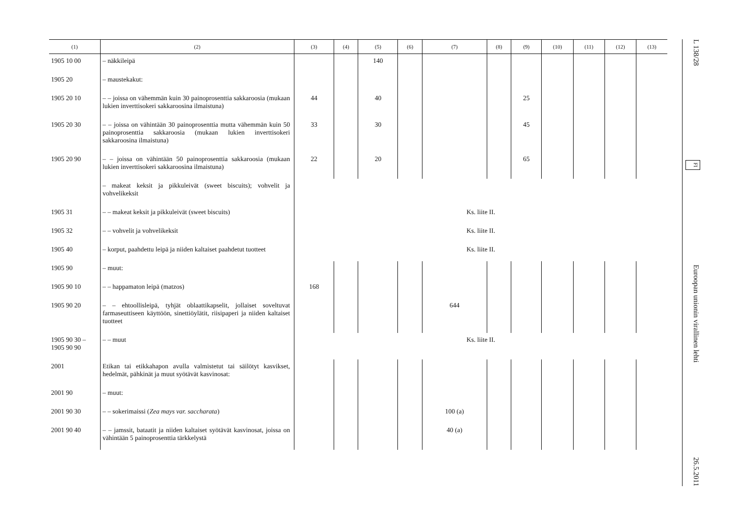| (1) | (2) | (3) | (4) | (5) | (6) | (7) | (8) | (9) | (10) | (11) | (12) | (13) |
| --- | --- | --- | --- | --- | --- | --- | --- | --- | --- | --- | --- | --- |
| 1905 10 00 | – näkkileipä | | | 140 | | | | | | | | |
| 1905 20 | – maustekakut: | | | | | | | | | | | |
| 1905 20 10 | – – joissa on vähemmän kuin 30 painoprosenttia sakkaroosia (mukaan lukien inverttisokeri sakkaroosina ilmaistuna) | 44 | | 40 | | | | 25 | | | | |
| 1905 20 30 | – – joissa on vähintään 30 painoprosenttia mutta vähemmän kuin 50 painoprosenttia sakkaroosia (mukaan lukien inverttisokeri sakkaroosina ilmaistuna) | 33 | | 30 | | | | 45 | | | | |
| 1905 20 90 | – – joissa on vähintään 50 painoprosenttia sakkaroosia (mukaan lukien inverttisokeri sakkaroosina ilmaistuna) | 22 | | 20 | | | | 65 | | | | |
| | – makeat keksit ja pikkuleivät (sweet biscuits); vohvelit ja vohvelikeksit | | | | | | | | | | | |
| 1905 31 | – – makeat keksit ja pikkuleivät (sweet biscuits) | Ks. liite II. | | | | | | | | | | |
| 1905 32 | – – vohvelit ja vohvelikeksit | Ks. liite II. | | | | | | | | | | |
| 1905 40 | – korput, paahdettu leipä ja niiden kaltaiset paahdetut tuotteet | Ks. liite II. | | | | | | | | | | |
| 1905 90 | – muut: | | | | | | | | | | | |
| 1905 90 10 | – – happamaton leipä (matzos) | 168 | | | | | | | | | | |
| 1905 90 20 | – – ehtoollisleipä, tyhjät oblaattikapselit, jollaiset soveltuvat farmaseuttiseen käyttöön, sinettiöylätit, riisipaperi ja niiden kaltaiset tuotteet | | | | | 644 | | | | | | |
| 1905 90 30 – 1905 90 90 | – – muut | Ks. liite II. | | | | | | | | | | |
| 2001 | Etikan tai etikkahapon avulla valmistetut tai säilötyt kasvikset, hedelmät, pähkinät ja muut syötävät kasvinosat: | | | | | | | | | | | |
| 2001 90 | – muut: | | | | | | | | | | | |
| 2001 90 30 | – – sokerimaissi ( Zea mays var. saccharata ) | | | | | 100 (a) | | | | | | |
| 2001 90 40 | – – jamssit, bataatit ja niiden kaltaiset syötävät kasvinosat, joissa on vähintään 5 painoprosenttia tärkkelystä | | | | | 40 (a) | | | | | | |
L 138/28 FI Euroopan unionin virallinen lehti 26.5.2011